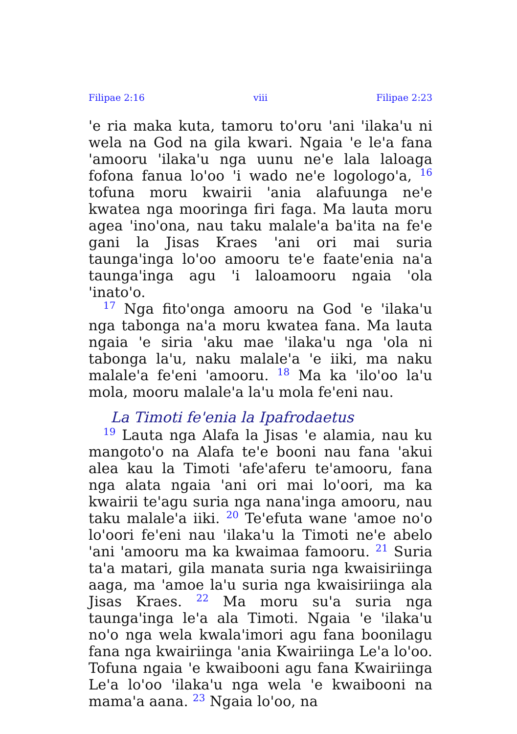Filipae 2:16 viii Filipae 2:23
'e ria maka kuta, tamoru to'oru 'ani 'ilaka'u ni wela na God na gila kwari. Ngaia 'e le'a fana 'amooru 'ilaka'u nga uunu ne'e lala laloaga fofona fanua lo'oo 'i wado ne'e logologo'a, <sup>16</sup> tofuna moru kwairii 'ania alafuunga ne'e kwatea nga mooringa firi faga. Ma lauta moru agea 'ino'ona, nau taku malale'a ba'ita na fe'e gani la Jisas Kraes 'ani ori mai suria taunga'inga lo'oo amooru te'e faate'enia na'a taunga'inga agu 'i laloamooru ngaia 'ola 'inato'o.
<sup>17</sup> Nga fito'onga amooru na God 'e 'ilaka'u nga tabonga na'a moru kwatea fana. Ma lauta ngaia 'e siria 'aku mae 'ilaka'u nga 'ola ni tabonga la'u, naku malale'a 'e iiki, ma naku malale'a fe'eni 'amooru. <sup>18</sup> Ma ka 'ilo'oo la'u mola, mooru malale'a la'u mola fe'eni nau.
La Timoti fe'enia la Ipafrodaetus
<sup>19</sup> Lauta nga Alafa la Jisas 'e alamia, nau ku mangoto'o na Alafa te'e booni nau fana 'akui alea kau la Timoti 'afe'aferu te'amooru, fana nga alata ngaia 'ani ori mai lo'oori, ma ka kwairii te'agu suria nga nana'inga amooru, nau taku malale'a iiki. <sup>20</sup> Te'efuta wane 'amoe no'o lo'oori fe'eni nau 'ilaka'u la Timoti ne'e abelo 'ani 'amooru ma ka kwaimaa famooru. <sup>21</sup> Suria ta'a matari, gila manata suria nga kwaisiriinga aaga, ma 'amoe la'u suria nga kwaisiriinga ala Jisas Kraes. <sup>22</sup> Ma moru su'a suria nga taunga'inga le'a ala Timoti. Ngaia 'e 'ilaka'u no'o nga wela kwala'imori agu fana boonilagu fana nga kwairiinga 'ania Kwairiinga Le'a lo'oo. Tofuna ngaia 'e kwaibooni agu fana Kwairiinga Le'a lo'oo 'ilaka'u nga wela 'e kwaibooni na mama'a aana. <sup>23</sup> Ngaia lo'oo, na